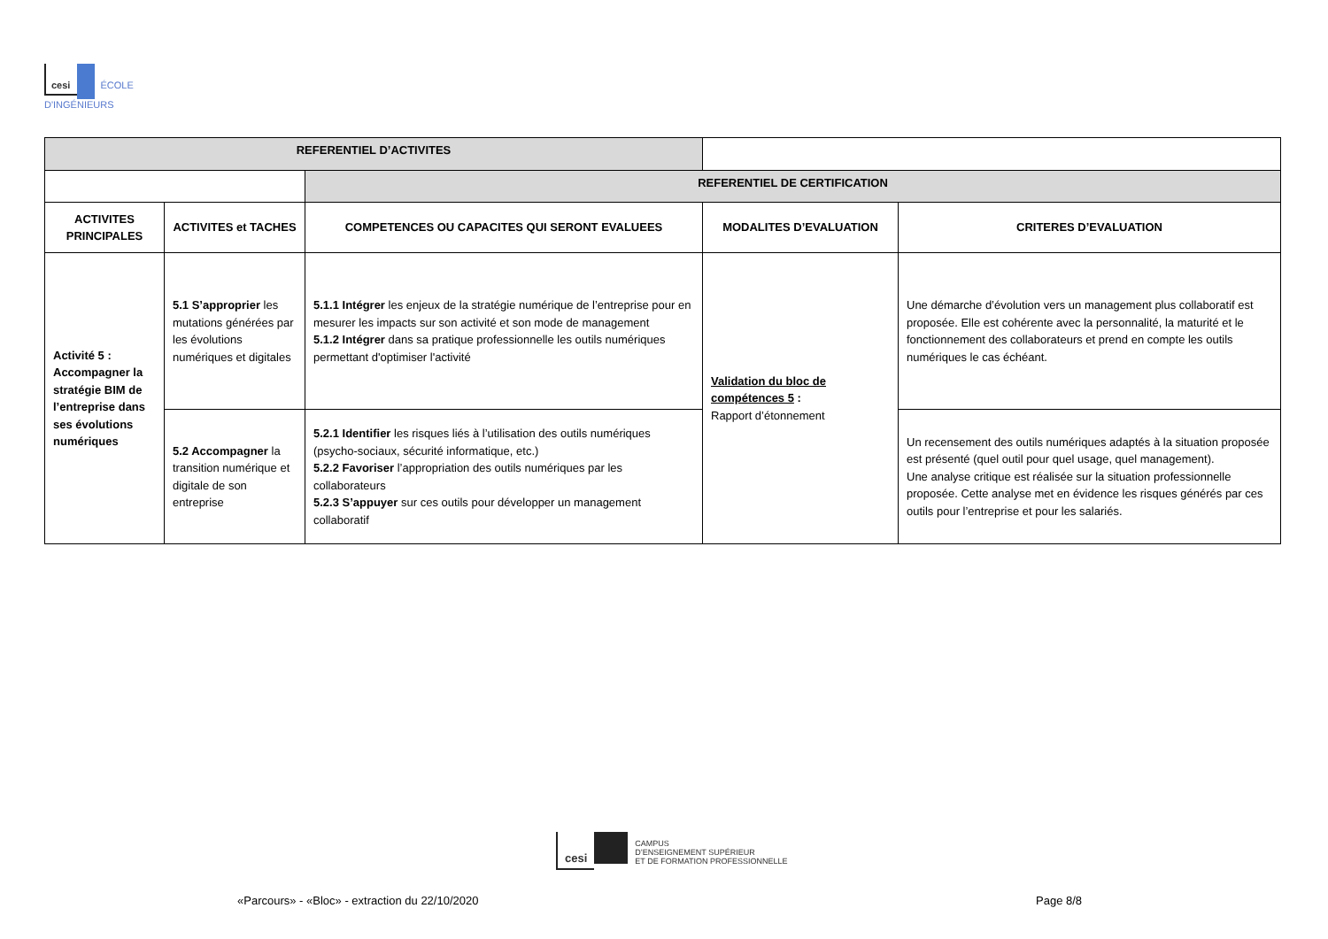cesi ÉCOLE
D'INGÉNIEURS
| REFERENTIEL D’ACTIVITES | | | | |
| | | REFERENTIEL DE CERTIFICATION | | |
| ACTIVITES PRINCIPALES | ACTIVITES et TACHES | COMPETENCES OU CAPACITES QUI SERONT EVALUEES | MODALITES D’EVALUATION | CRITERES D’EVALUATION |
| Activité 5 : Accompagner la stratégie BIM de l’entreprise dans ses évolutions numériques | 5.1 S’approprier les mutations générées par les évolutions numériques et digitales | 5.1.1 Intégrer les enjeux de la stratégie numérique de l’entreprise pour en mesurer les impacts sur son activité et son mode de management 5.1.2 Intégrer dans sa pratique professionnelle les outils numériques permettant d'optimiser l'activité | Validation du bloc de compétences 5 : Rapport d’étonnement | Une démarche d’évolution vers un management plus collaboratif est proposée. Elle est cohérente avec la personnalité, la maturité et le fonctionnement des collaborateurs et prend en compte les outils numériques le cas échéant. |
| | 5.2 Accompagner la transition numérique et digitale de son entreprise | 5.2.1 Identifier les risques liés à l’utilisation des outils numériques (psycho-sociaux, sécurité informatique, etc.) 5.2.2 Favoriser l’appropriation des outils numériques par les collaborateurs 5.2.3 S’appuyer sur ces outils pour développer un management collaboratif | | Un recensement des outils numériques adaptés à la situation proposée est présenté (quel outil pour quel usage, quel management). Une analyse critique est réalisée sur la situation professionnelle proposée. Cette analyse met en évidence les risques générés par ces outils pour l’entreprise et pour les salariés. |
cesi CAMPUS
D’ENSEIGNEMENT SUPÉRIEUR
ET DE FORMATION PROFESSIONNELLE
«Parcours» - «Bloc» - extraction du 22/10/2020
Page 8/8